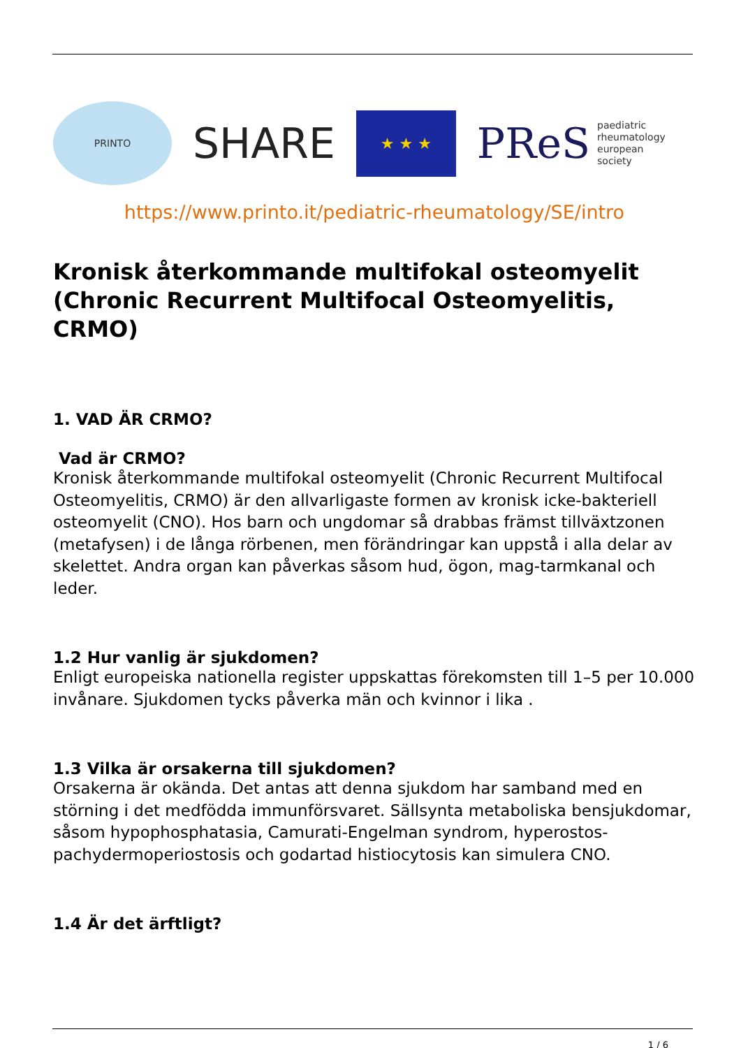PRINTO
SHARE
★ ★ ★
PReS paediatric
rheumatology
european
society
https://www.printo.it/pediatric-rheumatology/SE/intro
Kronisk återkommande multifokal osteomyelit (Chronic Recurrent Multifocal Osteomyelitis, CRMO)
1. VAD ÄR CRMO?
Vad är CRMO?
Kronisk återkommande multifokal osteomyelit (Chronic Recurrent Multifocal Osteomyelitis, CRMO) är den allvarligaste formen av kronisk icke-bakteriell osteomyelit (CNO). Hos barn och ungdomar så drabbas främst tillväxtzonen (metafysen) i de långa rörbenen, men förändringar kan uppstå i alla delar av skelettet. Andra organ kan påverkas såsom hud, ögon, mag-tarmkanal och leder.
1.2 Hur vanlig är sjukdomen?
Enligt europeiska nationella register uppskattas förekomsten till 1–5 per 10.000 invånare. Sjukdomen tycks påverka män och kvinnor i lika .
1.3 Vilka är orsakerna till sjukdomen?
Orsakerna är okända. Det antas att denna sjukdom har samband med en störning i det medfödda immunförsvaret. Sällsynta metaboliska bensjukdomar, såsom hypophosphatasia, Camurati-Engelman syndrom, hyperostos-pachydermoperiostosis och godartad histiocytosis kan simulera CNO.
1.4 Är det ärftligt?
1 / 6